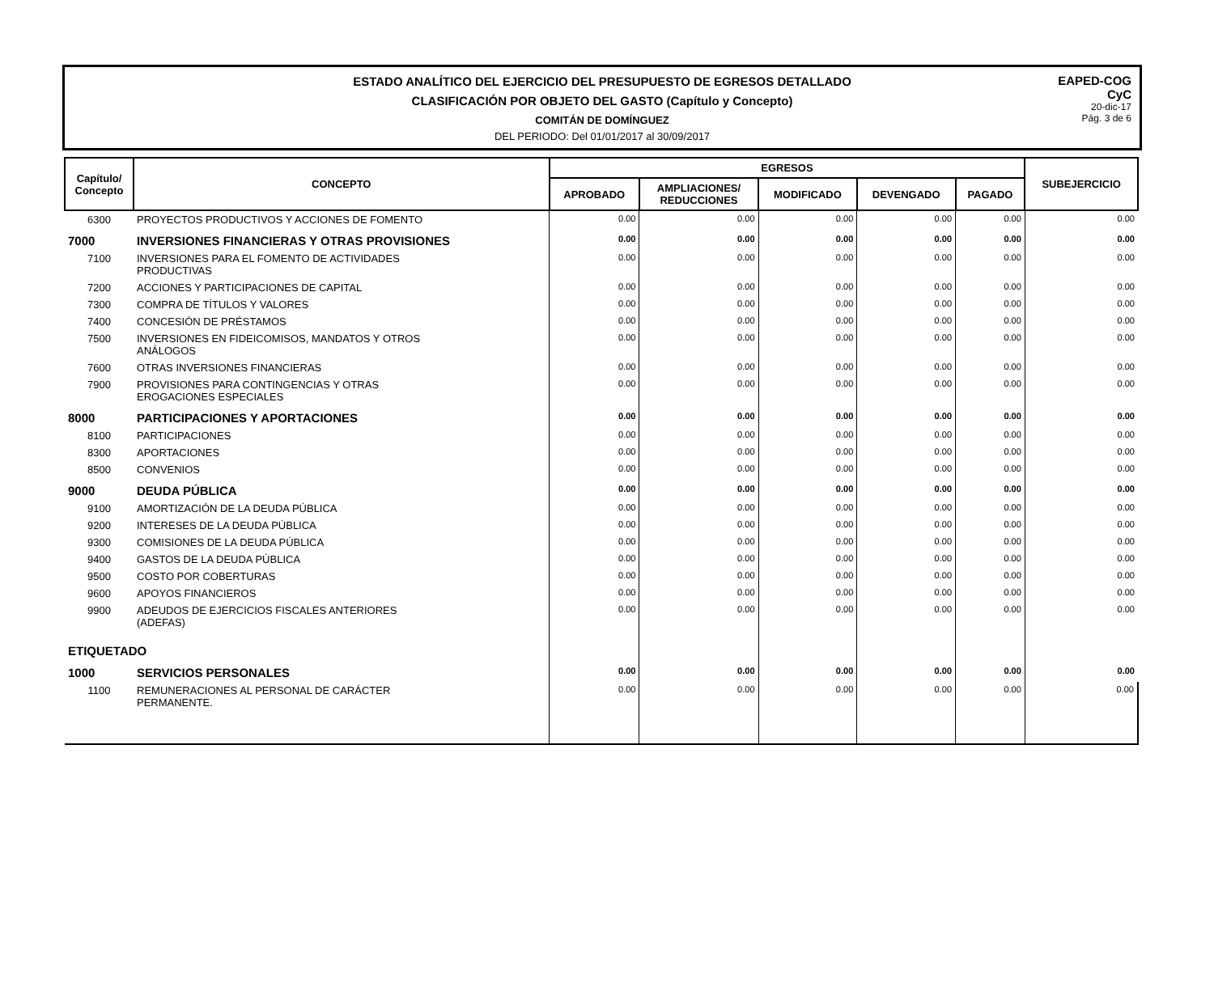ESTADO ANALÍTICO DEL EJERCICIO DEL PRESUPUESTO DE EGRESOS DETALLADO
CLASIFICACIÓN POR OBJETO DEL GASTO (Capítulo y Concepto)
COMITÁN DE DOMÍNGUEZ
DEL PERIODO: Del 01/01/2017 al 30/09/2017
EAPED-COG
CyC
20-dic-17
Pág. 3 de 6
| Capítulo/ Concepto | CONCEPTO | EGRESOS | | | | | SUBEJERCICIO |
| --- | --- | --- | --- | --- | --- | --- | --- |
| | | APROBADO | AMPLIACIONES/ REDUCCIONES | MODIFICADO | DEVENGADO | PAGADO | |
| 6300 | PROYECTOS PRODUCTIVOS Y ACCIONES DE FOMENTO | 0.00 | 0.00 | 0.00 | 0.00 | 0.00 | 0.00 |
| 7000 | INVERSIONES FINANCIERAS Y OTRAS PROVISIONES | 0.00 | 0.00 | 0.00 | 0.00 | 0.00 | 0.00 |
| 7100 | INVERSIONES PARA EL FOMENTO DE ACTIVIDADES PRODUCTIVAS | 0.00 | 0.00 | 0.00 | 0.00 | 0.00 | 0.00 |
| 7200 | ACCIONES Y PARTICIPACIONES DE CAPITAL | 0.00 | 0.00 | 0.00 | 0.00 | 0.00 | 0.00 |
| 7300 | COMPRA DE TÍTULOS Y VALORES | 0.00 | 0.00 | 0.00 | 0.00 | 0.00 | 0.00 |
| 7400 | CONCESIÓN DE PRÉSTAMOS | 0.00 | 0.00 | 0.00 | 0.00 | 0.00 | 0.00 |
| 7500 | INVERSIONES EN FIDEICOMISOS, MANDATOS Y OTROS ANÁLOGOS | 0.00 | 0.00 | 0.00 | 0.00 | 0.00 | 0.00 |
| 7600 | OTRAS INVERSIONES FINANCIERAS | 0.00 | 0.00 | 0.00 | 0.00 | 0.00 | 0.00 |
| 7900 | PROVISIONES PARA CONTINGENCIAS Y OTRAS EROGACIONES ESPECIALES | 0.00 | 0.00 | 0.00 | 0.00 | 0.00 | 0.00 |
| 8000 | PARTICIPACIONES Y APORTACIONES | 0.00 | 0.00 | 0.00 | 0.00 | 0.00 | 0.00 |
| 8100 | PARTICIPACIONES | 0.00 | 0.00 | 0.00 | 0.00 | 0.00 | 0.00 |
| 8300 | APORTACIONES | 0.00 | 0.00 | 0.00 | 0.00 | 0.00 | 0.00 |
| 8500 | CONVENIOS | 0.00 | 0.00 | 0.00 | 0.00 | 0.00 | 0.00 |
| 9000 | DEUDA PÚBLICA | 0.00 | 0.00 | 0.00 | 0.00 | 0.00 | 0.00 |
| 9100 | AMORTIZACIÓN DE LA DEUDA PÚBLICA | 0.00 | 0.00 | 0.00 | 0.00 | 0.00 | 0.00 |
| 9200 | INTERESES DE LA DEUDA PÚBLICA | 0.00 | 0.00 | 0.00 | 0.00 | 0.00 | 0.00 |
| 9300 | COMISIONES DE LA DEUDA PÚBLICA | 0.00 | 0.00 | 0.00 | 0.00 | 0.00 | 0.00 |
| 9400 | GASTOS DE LA DEUDA PÚBLICA | 0.00 | 0.00 | 0.00 | 0.00 | 0.00 | 0.00 |
| 9500 | COSTO POR COBERTURAS | 0.00 | 0.00 | 0.00 | 0.00 | 0.00 | 0.00 |
| 9600 | APOYOS FINANCIEROS | 0.00 | 0.00 | 0.00 | 0.00 | 0.00 | 0.00 |
| 9900 | ADEUDOS DE EJERCICIOS FISCALES ANTERIORES (ADEFAS) | 0.00 | 0.00 | 0.00 | 0.00 | 0.00 | 0.00 |
| ETIQUETADO | | | | | | | |
| 1000 | SERVICIOS PERSONALES | 0.00 | 0.00 | 0.00 | 0.00 | 0.00 | 0.00 |
| 1100 | REMUNERACIONES AL PERSONAL DE CARÁCTER PERMANENTE. | 0.00 | 0.00 | 0.00 | 0.00 | 0.00 | 0.00 |